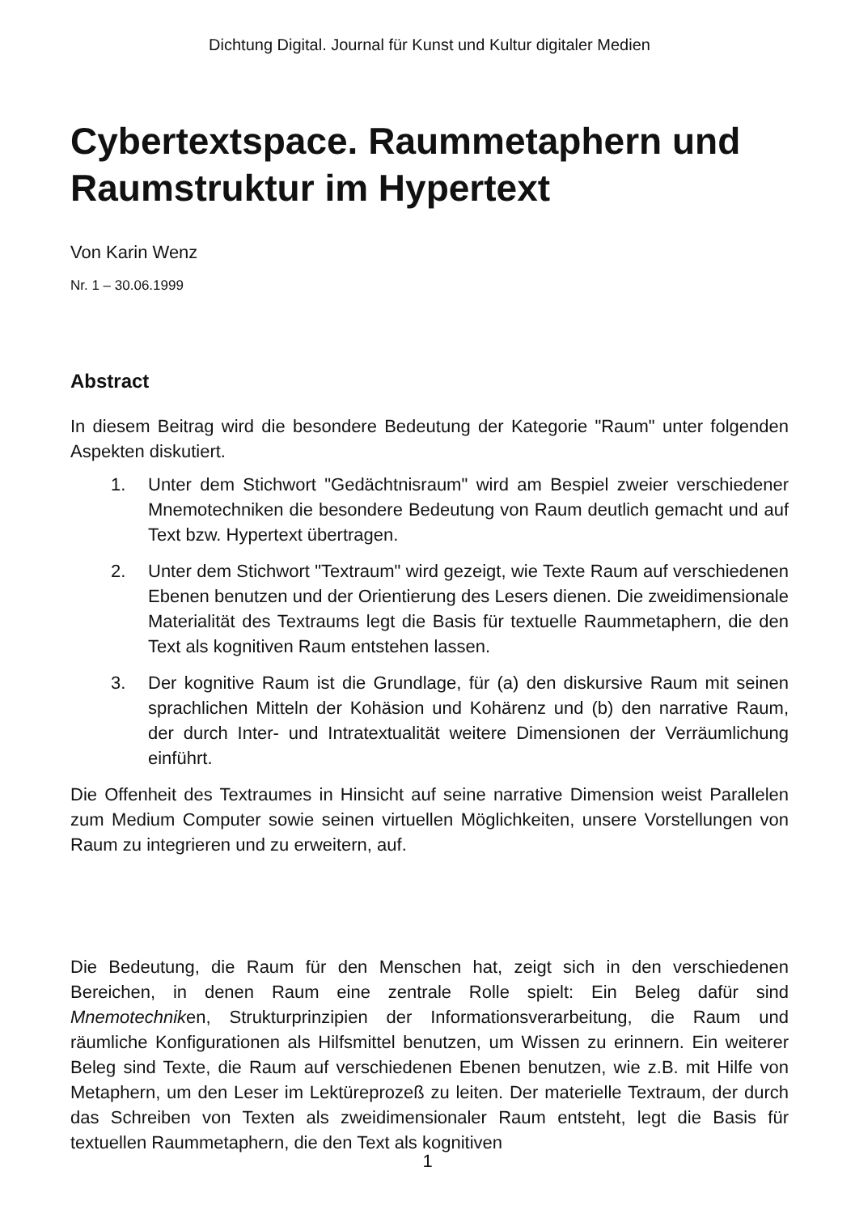Dichtung Digital. Journal für Kunst und Kultur digitaler Medien
Cybertextspace. Raummetaphern und Raumstruktur im Hypertext
Von Karin Wenz
Nr. 1 – 30.06.1999
Abstract
In diesem Beitrag wird die besondere Bedeutung der Kategorie "Raum" unter folgenden Aspekten diskutiert.
1. Unter dem Stichwort "Gedächtnisraum" wird am Bespiel zweier verschiedener Mnemotechniken die besondere Bedeutung von Raum deutlich gemacht und auf Text bzw. Hypertext übertragen.
2. Unter dem Stichwort "Textraum" wird gezeigt, wie Texte Raum auf verschiedenen Ebenen benutzen und der Orientierung des Lesers dienen. Die zweidimensionale Materialität des Textraums legt die Basis für textuelle Raummetaphern, die den Text als kognitiven Raum entstehen lassen.
3. Der kognitive Raum ist die Grundlage, für (a) den diskursive Raum mit seinen sprachlichen Mitteln der Kohäsion und Kohärenz und (b) den narrative Raum, der durch Inter- und Intratextualität weitere Dimensionen der Verräumlichung einführt.
Die Offenheit des Textraumes in Hinsicht auf seine narrative Dimension weist Parallelen zum Medium Computer sowie seinen virtuellen Möglichkeiten, unsere Vorstellungen von Raum zu integrieren und zu erweitern, auf.
Die Bedeutung, die Raum für den Menschen hat, zeigt sich in den verschiedenen Bereichen, in denen Raum eine zentrale Rolle spielt: Ein Beleg dafür sind Mnemotechniken, Strukturprinzipien der Informationsverarbeitung, die Raum und räumliche Konfigurationen als Hilfsmittel benutzen, um Wissen zu erinnern. Ein weiterer Beleg sind Texte, die Raum auf verschiedenen Ebenen benutzen, wie z.B. mit Hilfe von Metaphern, um den Leser im Lektüreprozeß zu leiten. Der materielle Textraum, der durch das Schreiben von Texten als zweidimensionaler Raum entsteht, legt die Basis für textuellen Raummetaphern, die den Text als kognitiven
1